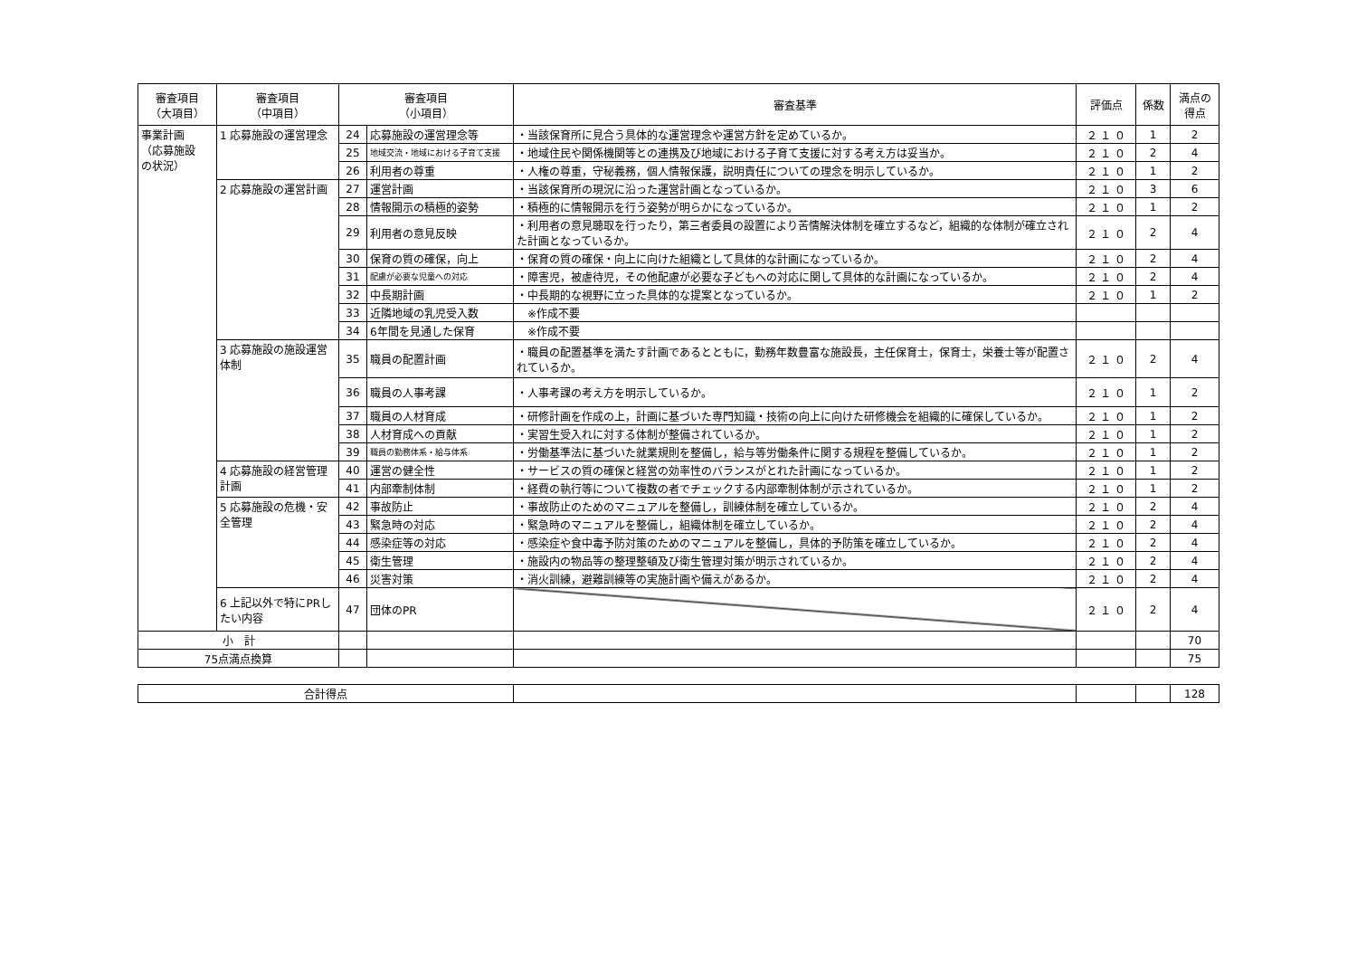| 審査項目 （大項目） | 審査項目 （中項目） | 審査項目 （小項目） | | 審査基準 | 評価点 | 係数 | 満点の 得点 |
| --- | --- | --- | --- | --- | --- | --- | --- |
| 事業計画 （応募施設 の状況） | 1 応募施設の運営理念 | 24 | 応募施設の運営理念等 | ・当該保育所に見合う具体的な運営理念や運営方針を定めているか。 | ２ １ ０ | 1 | 2 |
| | | 25 | 地域交流・地域における子育て支援 | ・地域住民や関係機関等との連携及び地域における子育て支援に対する考え方は妥当か。 | ２ １ ０ | 2 | 4 |
| | | 26 | 利用者の尊重 | ・人権の尊重，守秘義務，個人情報保護，説明責任についての理念を明示しているか。 | ２ １ ０ | 1 | 2 |
| | 2 応募施設の運営計画 | 27 | 運営計画 | ・当該保育所の現況に沿った運営計画となっているか。 | ２ １ ０ | 3 | 6 |
| | | 28 | 情報開示の積極的姿勢 | ・積極的に情報開示を行う姿勢が明らかになっているか。 | ２ １ ０ | 1 | 2 |
| | | 29 | 利用者の意見反映 | ・利用者の意見聴取を行ったり，第三者委員の設置により苦情解決体制を確立するなど，組織的な体制が確立された計画となっているか。 | ２ １ ０ | 2 | 4 |
| | | 30 | 保育の質の確保，向上 | ・保育の質の確保・向上に向けた組織として具体的な計画になっているか。 | ２ １ ０ | 2 | 4 |
| | | 31 | 配慮が必要な児童への対応 | ・障害児，被虐待児，その他配慮が必要な子どもへの対応に関して具体的な計画になっているか。 | ２ １ ０ | 2 | 4 |
| | | 32 | 中長期計画 | ・中長期的な視野に立った具体的な提案となっているか。 | ２ １ ０ | 1 | 2 |
| | | 33 | 近隣地域の乳児受入数 | ※作成不要 | | | |
| | | 34 | 6年間を見通した保育 | ※作成不要 | | | |
| | 3 応募施設の施設運営体制 | 35 | 職員の配置計画 | ・職員の配置基準を満たす計画であるとともに，勤務年数豊富な施設長，主任保育士，保育士，栄養士等が配置されているか。 | ２ １ ０ | 2 | 4 |
| | | 36 | 職員の人事考課 | ・人事考課の考え方を明示しているか。 | ２ １ ０ | 1 | 2 |
| | | 37 | 職員の人材育成 | ・研修計画を作成の上，計画に基づいた専門知識・技術の向上に向けた研修機会を組織的に確保しているか。 | ２ １ ０ | 1 | 2 |
| | | 38 | 人材育成への貢献 | ・実習生受入れに対する体制が整備されているか。 | ２ １ ０ | 1 | 2 |
| | | 39 | 職員の勤務体系・給与体系 | ・労働基準法に基づいた就業規則を整備し，給与等労働条件に関する規程を整備しているか。 | ２ １ ０ | 1 | 2 |
| | 4 応募施設の経営管理計画 | 40 | 運営の健全性 | ・サービスの質の確保と経営の効率性のバランスがとれた計画になっているか。 | ２ １ ０ | 1 | 2 |
| | | 41 | 内部牽制体制 | ・経費の執行等について複数の者でチェックする内部牽制体制が示されているか。 | ２ １ ０ | 1 | 2 |
| | 5 応募施設の危機・安全管理 | 42 | 事故防止 | ・事故防止のためのマニュアルを整備し，訓練体制を確立しているか。 | ２ １ ０ | 2 | 4 |
| | | 43 | 緊急時の対応 | ・緊急時のマニュアルを整備し，組織体制を確立しているか。 | ２ １ ０ | 2 | 4 |
| | | 44 | 感染症等の対応 | ・感染症や食中毒予防対策のためのマニュアルを整備し，具体的予防策を確立しているか。 | ２ １ ０ | 2 | 4 |
| | | 45 | 衛生管理 | ・施設内の物品等の整理整頓及び衛生管理対策が明示されているか。 | ２ １ ０ | 2 | 4 |
| | | 46 | 災害対策 | ・消火訓練，避難訓練等の実施計画や備えがあるか。 | ２ １ ０ | 2 | 4 |
| | 6 上記以外で特にPRしたい内容 | 47 | 団体のPR | | ２ １ ０ | 2 | 4 |
| 小 計 | | | | | | | 70 |
| 75点満点換算 | | | | | | | 75 |
| 合計得点 | | | | 128 |